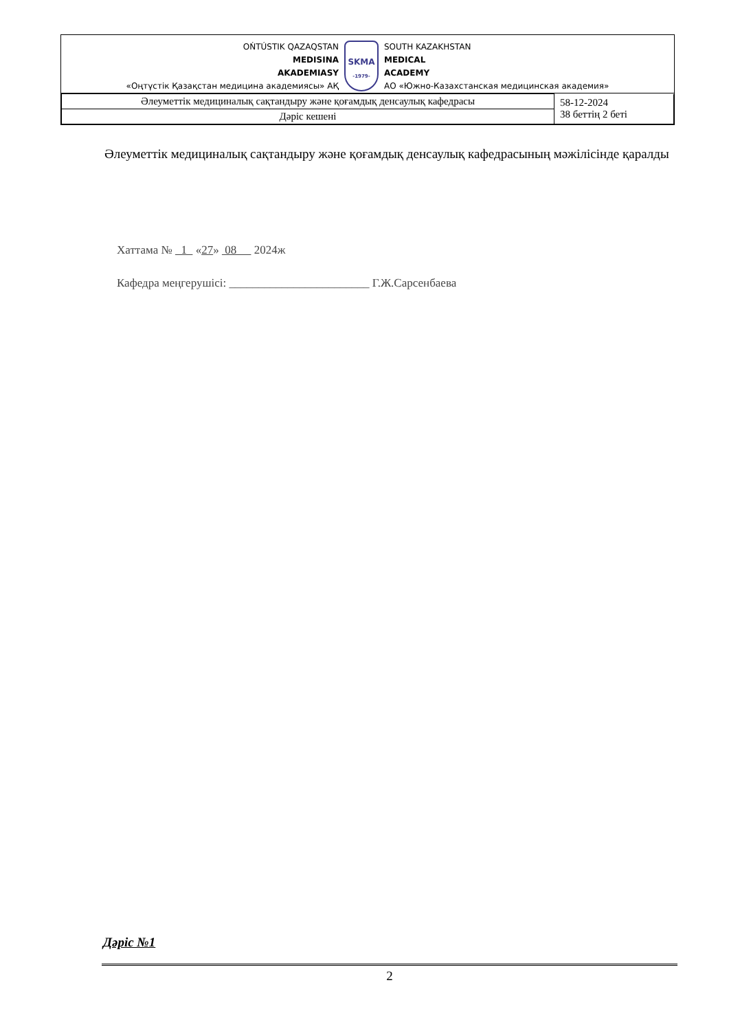OŃTÚSTIK QAZAQSTAN
MEDISINA
AKADEMIASY
«Оңтүстік Қазақстан медицина академиясы» АҚ
SKMA
-1979-
SOUTH KAZAKHSTAN
MEDICAL
ACADEMY
АО «Южно-Казахстанская медицинская академия»
| Әлеуметтік медициналық сақтандыру және қоғамдық денсаулық кафедрасы | 58-12-2024 38 беттің 2 беті |
| Дәріс кешені | |
Әлеуметтік медициналық сақтандыру және қоғамдық денсаулық кафедрасының мәжілісінде қаралды
Хаттама № 1 «27» 08 2024ж
Кафедра меңгерушісі: ________________________ Г.Ж.Сарсенбаева
Дәріс №1
2